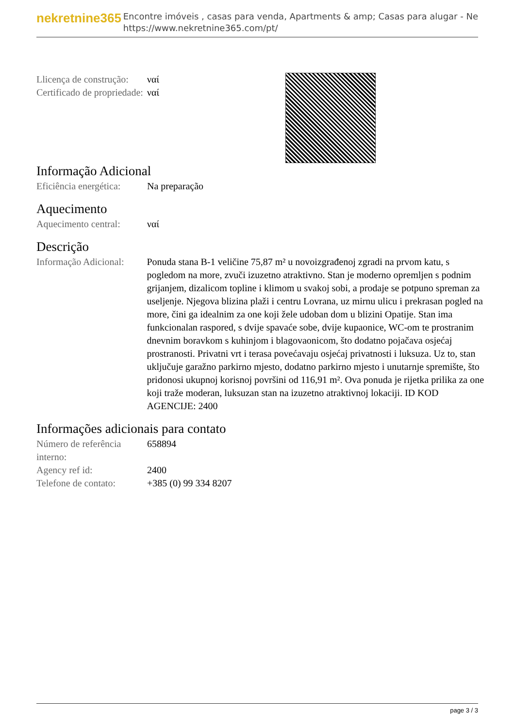nekretnine365
Encontre imóveis , casas para venda, Apartments & amp; Casas para alugar - Ne
https://www.nekretnine365.com/pt/
| Llicença de construção: | ναί |
| Certificado de propriedade: | ναί |
Informação Adicional
| Eficiência energética: | Na preparação |
Aquecimento
| Aquecimento central: | ναί |
Descrição
| Informação Adicional: | Ponuda stana B-1 veličine 75,87 m² u novoizgrađenoj zgradi na prvom katu, s pogledom na more, zvuči izuzetno atraktivno. Stan je moderno opremljen s podnim grijanjem, dizalicom topline i klimom u svakoj sobi, a prodaje se potpuno spreman za useljenje. Njegova blizina plaži i centru Lovrana, uz mirnu ulicu i prekrasan pogled na more, čini ga idealnim za one koji žele udoban dom u blizini Opatije. Stan ima funkcionalan raspored, s dvije spavaće sobe, dvije kupaonice, WC-om te prostranim dnevnim boravkom s kuhinjom i blagovaonicom, što dodatno pojačava osjećaj prostranosti. Privatni vrt i terasa povećavaju osjećaj privatnosti i luksuza. Uz to, stan uključuje garažno parkirno mjesto, dodatno parkirno mjesto i unutarnje spremište, što pridonosi ukupnoj korisnoj površini od 116,91 m². Ova ponuda je rijetka prilika za one koji traže moderan, luksuzan stan na izuzetno atraktivnoj lokaciji. ID KOD AGENCIJE: 2400 |
Informações adicionais para contato
| Número de referência interno: | 658894 |
| Agency ref id: | 2400 |
| Telefone de contato: | +385 (0) 99 334 8207 |
page 3 / 3